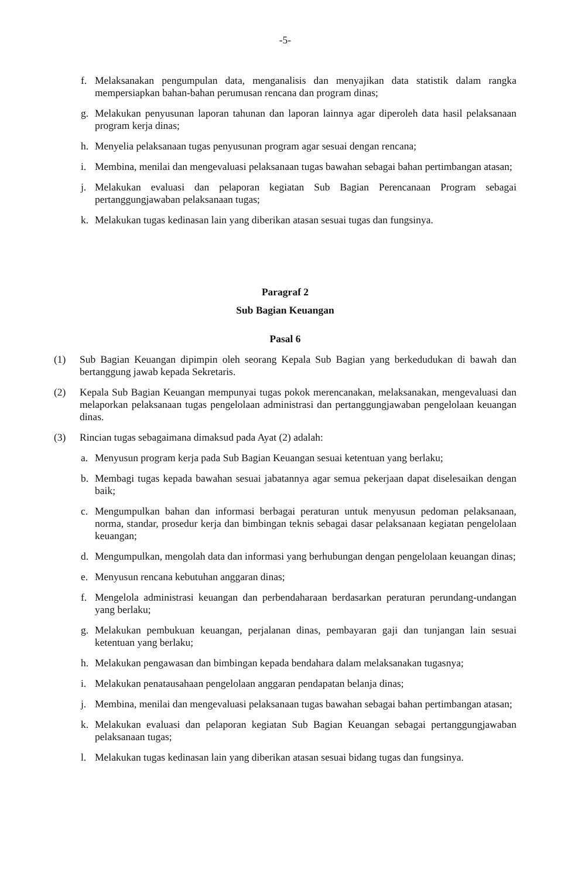-5-
f. Melaksanakan pengumpulan data, menganalisis dan menyajikan data statistik dalam rangka mempersiapkan bahan-bahan perumusan rencana dan program dinas;
g. Melakukan penyusunan laporan tahunan dan laporan lainnya agar diperoleh data hasil pelaksanaan program kerja dinas;
h. Menyelia pelaksanaan tugas penyusunan program agar sesuai dengan rencana;
i. Membina, menilai dan mengevaluasi pelaksanaan tugas bawahan sebagai bahan pertimbangan atasan;
j. Melakukan evaluasi dan pelaporan kegiatan Sub Bagian Perencanaan Program sebagai pertanggungjawaban pelaksanaan tugas;
k. Melakukan tugas kedinasan lain yang diberikan atasan sesuai tugas dan fungsinya.
Paragraf 2
Sub Bagian Keuangan
Pasal 6
(1) Sub Bagian Keuangan dipimpin oleh seorang Kepala Sub Bagian yang berkedudukan di bawah dan bertanggung jawab kepada Sekretaris.
(2) Kepala Sub Bagian Keuangan mempunyai tugas pokok merencanakan, melaksanakan, mengevaluasi dan melaporkan pelaksanaan tugas pengelolaan administrasi dan pertanggungjawaban pengelolaan keuangan dinas.
(3) Rincian tugas sebagaimana dimaksud pada Ayat (2) adalah:
a. Menyusun program kerja pada Sub Bagian Keuangan sesuai ketentuan yang berlaku;
b. Membagi tugas kepada bawahan sesuai jabatannya agar semua pekerjaan dapat diselesaikan dengan baik;
c. Mengumpulkan bahan dan informasi berbagai peraturan untuk menyusun pedoman pelaksanaan, norma, standar, prosedur kerja dan bimbingan teknis sebagai dasar pelaksanaan kegiatan pengelolaan keuangan;
d. Mengumpulkan, mengolah data dan informasi yang berhubungan dengan pengelolaan keuangan dinas;
e. Menyusun rencana kebutuhan anggaran dinas;
f. Mengelola administrasi keuangan dan perbendaharaan berdasarkan peraturan perundang-undangan yang berlaku;
g. Melakukan pembukuan keuangan, perjalanan dinas, pembayaran gaji dan tunjangan lain sesuai ketentuan yang berlaku;
h. Melakukan pengawasan dan bimbingan kepada bendahara dalam melaksanakan tugasnya;
i. Melakukan penatausahaan pengelolaan anggaran pendapatan belanja dinas;
j. Membina, menilai dan mengevaluasi pelaksanaan tugas bawahan sebagai bahan pertimbangan atasan;
k. Melakukan evaluasi dan pelaporan kegiatan Sub Bagian Keuangan sebagai pertanggungjawaban pelaksanaan tugas;
l. Melakukan tugas kedinasan lain yang diberikan atasan sesuai bidang tugas dan fungsinya.